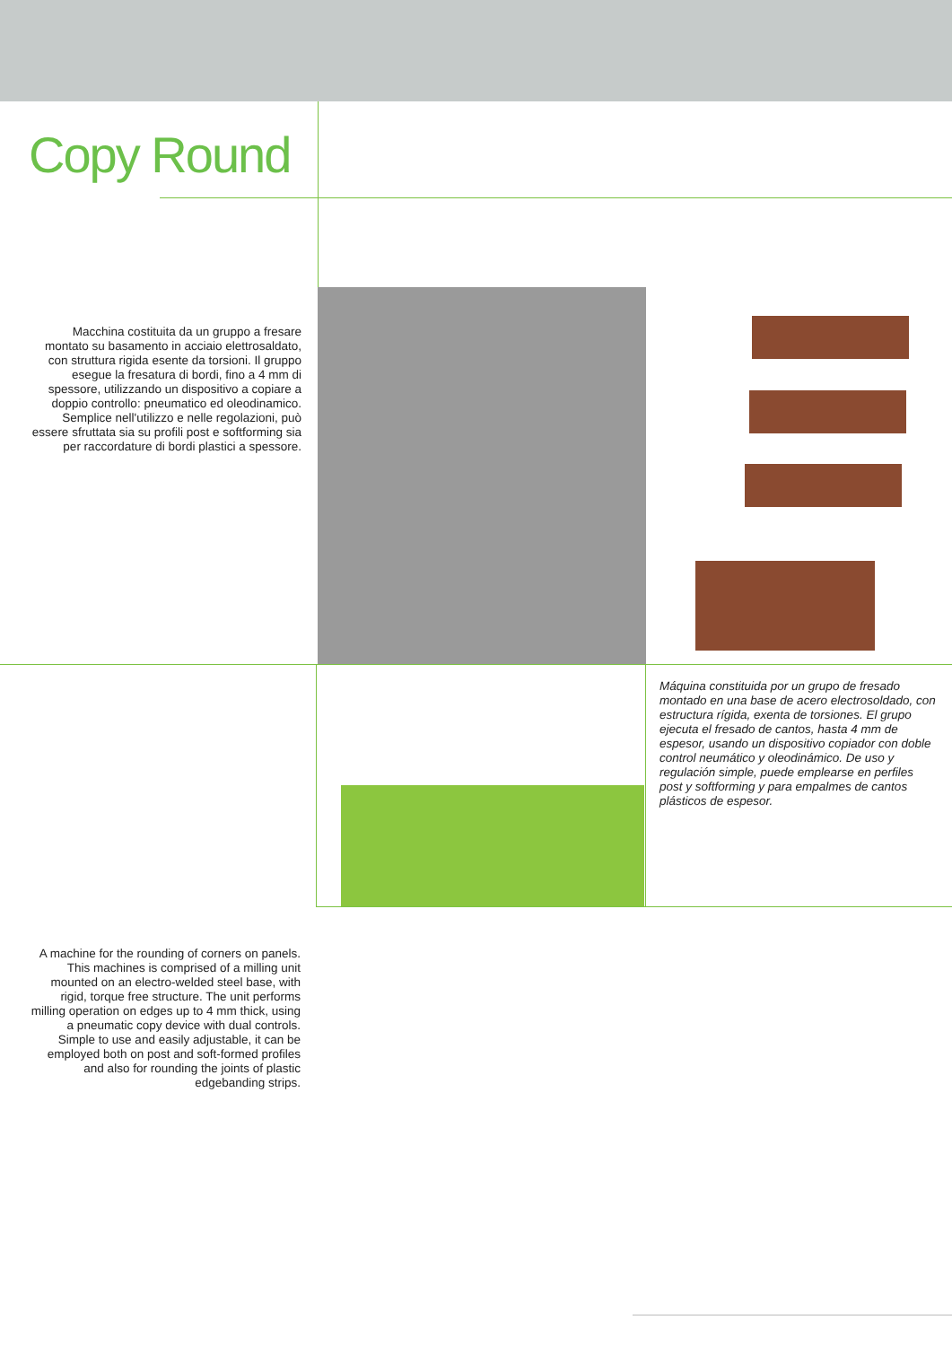Copy Round
Macchina costituita da un gruppo a fresare montato su basamento in acciaio elettrosaldato, con struttura rigida esente da torsioni. Il gruppo esegue la fresatura di bordi, fino a 4 mm di spessore, utilizzando un dispositivo a copiare a doppio controllo: pneumatico ed oleodinamico. Semplice nell'utilizzo e nelle regolazioni, può essere sfruttata sia su profili post e softforming sia per raccordature di bordi plastici a spessore.
Máquina constituida por un grupo de fresado montado en una base de acero electrosoldado, con estructura rígida, exenta de torsiones. El grupo ejecuta el fresado de cantos, hasta 4 mm de espesor, usando un dispositivo copiador con doble control neumático y oleodinámico. De uso y regulación simple, puede emplearse en perfiles post y softforming y para empalmes de cantos plásticos de espesor.
A machine for the rounding of corners on panels. This machines is comprised of a milling unit mounted on an electro-welded steel base, with rigid, torque free structure. The unit performs milling operation on edges up to 4 mm thick, using a pneumatic copy device with dual controls. Simple to use and easily adjustable, it can be employed both on post and soft-formed profiles and also for rounding the joints of plastic edgebanding strips.